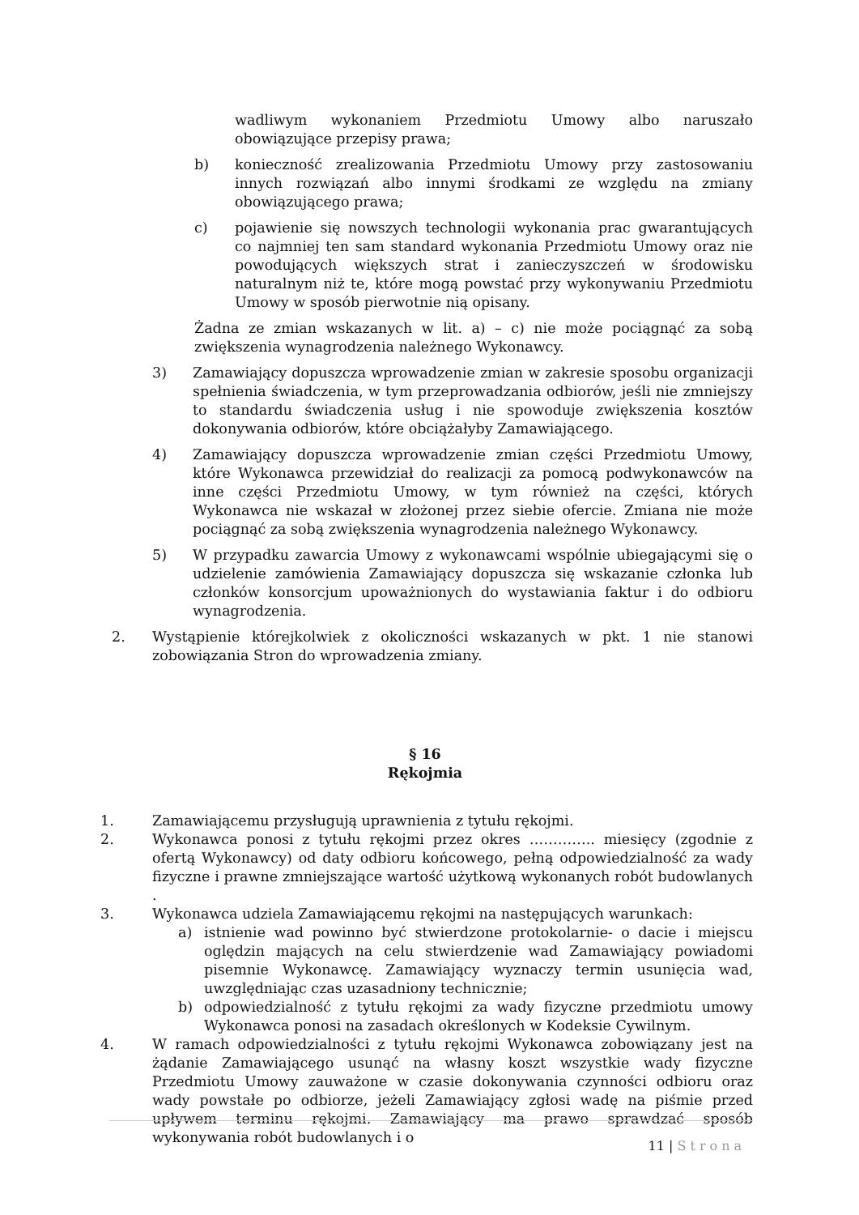wadliwym wykonaniem Przedmiotu Umowy albo naruszało obowiązujące przepisy prawa;
b) konieczność zrealizowania Przedmiotu Umowy przy zastosowaniu innych rozwiązań albo innymi środkami ze względu na zmiany obowiązującego prawa;
c) pojawienie się nowszych technologii wykonania prac gwarantujących co najmniej ten sam standard wykonania Przedmiotu Umowy oraz nie powodujących większych strat i zanieczyszczeń w środowisku naturalnym niż te, które mogą powstać przy wykonywaniu Przedmiotu Umowy w sposób pierwotnie nią opisany.
Żadna ze zmian wskazanych w lit. a) – c) nie może pociągnąć za sobą zwiększenia wynagrodzenia należnego Wykonawcy.
3) Zamawiający dopuszcza wprowadzenie zmian w zakresie sposobu organizacji spełnienia świadczenia, w tym przeprowadzania odbiorów, jeśli nie zmniejszy to standardu świadczenia usług i nie spowoduje zwiększenia kosztów dokonywania odbiorów, które obciążałyby Zamawiającego.
4) Zamawiający dopuszcza wprowadzenie zmian części Przedmiotu Umowy, które Wykonawca przewidział do realizacji za pomocą podwykonawców na inne części Przedmiotu Umowy, w tym również na części, których Wykonawca nie wskazał w złożonej przez siebie ofercie. Zmiana nie może pociągnąć za sobą zwiększenia wynagrodzenia należnego Wykonawcy.
5) W przypadku zawarcia Umowy z wykonawcami wspólnie ubiegającymi się o udzielenie zamówienia Zamawiający dopuszcza się wskazanie członka lub członków konsorcjum upoważnionych do wystawiania faktur i do odbioru wynagrodzenia.
2. Wystąpienie którejkolwiek z okoliczności wskazanych w pkt. 1 nie stanowi zobowiązania Stron do wprowadzenia zmiany.
§ 16
Rękojmia
1. Zamawiającemu przysługują uprawnienia z tytułu rękojmi.
2. Wykonawca ponosi z tytułu rękojmi przez okres ………….. miesięcy (zgodnie z ofertą Wykonawcy) od daty odbioru końcowego, pełną odpowiedzialność za wady fizyczne i prawne zmniejszające wartość użytkową wykonanych robót budowlanych .
3. Wykonawca udziela Zamawiającemu rękojmi na następujących warunkach:
a) istnienie wad powinno być stwierdzone protokolarnie- o dacie i miejscu oględzin mających na celu stwierdzenie wad Zamawiający powiadomi pisemnie Wykonawcę. Zamawiający wyznaczy termin usunięcia wad, uwzględniając czas uzasadniony technicznie;
b) odpowiedzialność z tytułu rękojmi za wady fizyczne przedmiotu umowy Wykonawca ponosi na zasadach określonych w Kodeksie Cywilnym.
4. W ramach odpowiedzialności z tytułu rękojmi Wykonawca zobowiązany jest na żądanie Zamawiającego usunąć na własny koszt wszystkie wady fizyczne Przedmiotu Umowy zauważone w czasie dokonywania czynności odbioru oraz wady powstałe po odbiorze, jeżeli Zamawiający zgłosi wadę na piśmie przed upływem terminu rękojmi. Zamawiający ma prawo sprawdzać sposób wykonywania robót budowlanych i o
11 | Strona